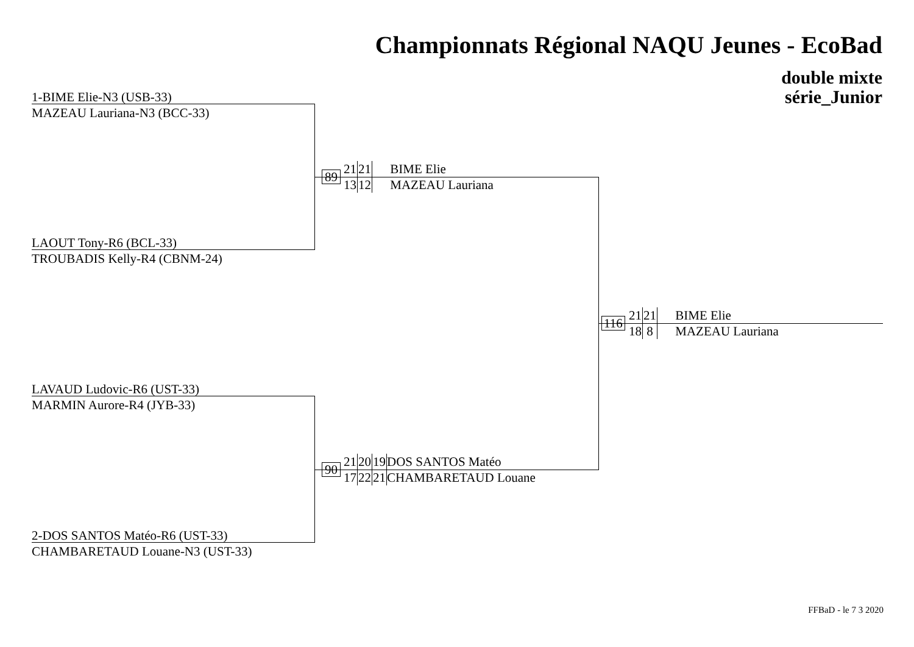Championnats Régional NAQU Jeunes - EcoBad
double mixte
série_Junior
1-BIME Elie-N3 (USB-33)
MAZEAU Lauriana-N3 (BCC-33)
LAOUT Tony-R6 (BCL-33)
TROUBADIS Kelly-R4 (CBNM-24)
89
21 21 BIME Elie
13 12 MAZEAU Lauriana
LAVAUD Ludovic-R6 (UST-33)
MARMIN Aurore-R4 (JYB-33)
2-DOS SANTOS Matéo-R6 (UST-33)
CHAMBARETAUD Louane-N3 (UST-33)
90
21 20 19 DOS SANTOS Matéo
17 22 21 CHAMBARETAUD Louane
116
21 21 BIME Elie
18 8 MAZEAU Lauriana
FFBaD - le 7 3 2020